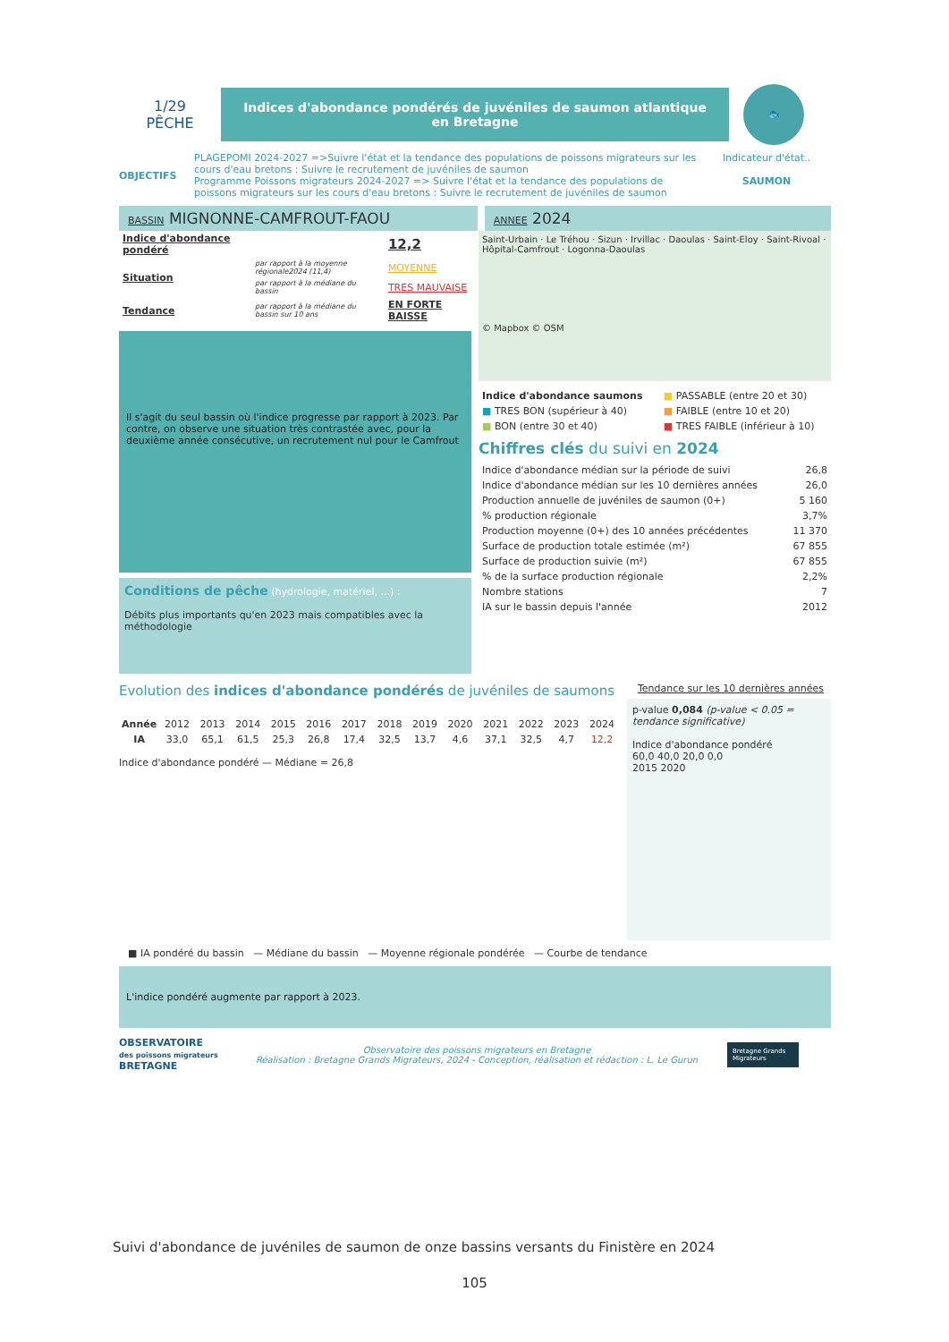1/29
PÊCHE
Indices d'abondance pondérés de juvéniles de saumon atlantique en Bretagne
🐟
OBJECTIFS
PLAGEPOMI 2024-2027 =>Suivre l'état et la tendance des populations de poissons migrateurs sur les cours d'eau bretons : Suivre le recrutement de juvéniles de saumon
Programme Poissons migrateurs 2024-2027 => Suivre l'état et la tendance des populations de poissons migrateurs sur les cours d'eau bretons : Suivre le recrutement de juvéniles de saumon
Indicateur d'état..
SAUMON
BASSIN MIGNONNE-CAMFROUT-FAOU
ANNEE 2024
| Indice d'abondance pondéré | | 12,2 |
| Situation | par rapport à la moyenne régionale2024 (11,4) | MOYENNE |
| | par rapport à la médiane du bassin | TRES MAUVAISE |
| Tendance | par rapport à la médiane du bassin sur 10 ans | EN FORTE BAISSE |
Il s'agit du seul bassin où l'indice progresse par rapport à 2023. Par contre, on observe une situation très contrastée avec, pour la deuxième année consécutive, un recrutement nul pour le Camfrout
Conditions de pêche (hydrologie, matériel, ...) :
Débits plus importants qu'en 2023 mais compatibles avec la méthodologie
Saint-Urbain · Le Tréhou · Sizun · Irvillac · Daoulas · Saint-Eloy · Saint-Rivoal · Hôpital-Camfrout · Logonna-Daoulas
© Mapbox © OSM
| Indice d'abondance saumons | ■ PASSABLE (entre 20 et 30) |
| ■ TRES BON (supérieur à 40) | ■ FAIBLE (entre 10 et 20) |
| ■ BON (entre 30 et 40) | ■ TRES FAIBLE (inférieur à 10) |
Chiffres clés du suivi en 2024
| Indice d'abondance médian sur la période de suivi | 26,8 |
| Indice d'abondance médian sur les 10 dernières années | 26,0 |
| Production annuelle de juvéniles de saumon (0+) | 5 160 |
| % production régionale | 3,7% |
| Production moyenne (0+) des 10 années précédentes | 11 370 |
| Surface de production totale estimée (m²) | 67 855 |
| Surface de production suivie (m²) | 67 855 |
| % de la surface production régionale | 2,2% |
| Nombre stations | 7 |
| IA sur le bassin depuis l'année | 2012 |
Evolution des indices d'abondance pondérés de juvéniles de saumons
Tendance sur les 10 dernières années
| Année | 2012 | 2013 | 2014 | 2015 | 2016 | 2017 | 2018 | 2019 | 2020 | 2021 | 2022 | 2023 | 2024 |
| IA | 33,0 | 65,1 | 61,5 | 25,3 | 26,8 | 17,4 | 32,5 | 13,7 | 4,6 | 37,1 | 32,5 | 4,7 | 12,2 |
Indice d'abondance pondéré — Médiane = 26,8
p-value 0,084 (p-value < 0.05 = tendance significative)
Indice d'abondance pondéré
60,0 40,0 20,0 0,0
2015 2020
■ IA pondéré du bassin — Médiane du bassin — Moyenne régionale pondérée — Courbe de tendance
L'indice pondéré augmente par rapport à 2023.
OBSERVATOIRE
des poissons migrateurs BRETAGNE
Observatoire des poissons migrateurs en Bretagne
Réalisation : Bretagne Grands Migrateurs, 2024 - Conception, réalisation et rédaction : L. Le Gurun
Bretagne Grands Migrateurs
Suivi d'abondance de juvéniles de saumon de onze bassins versants du Finistère en 2024
105